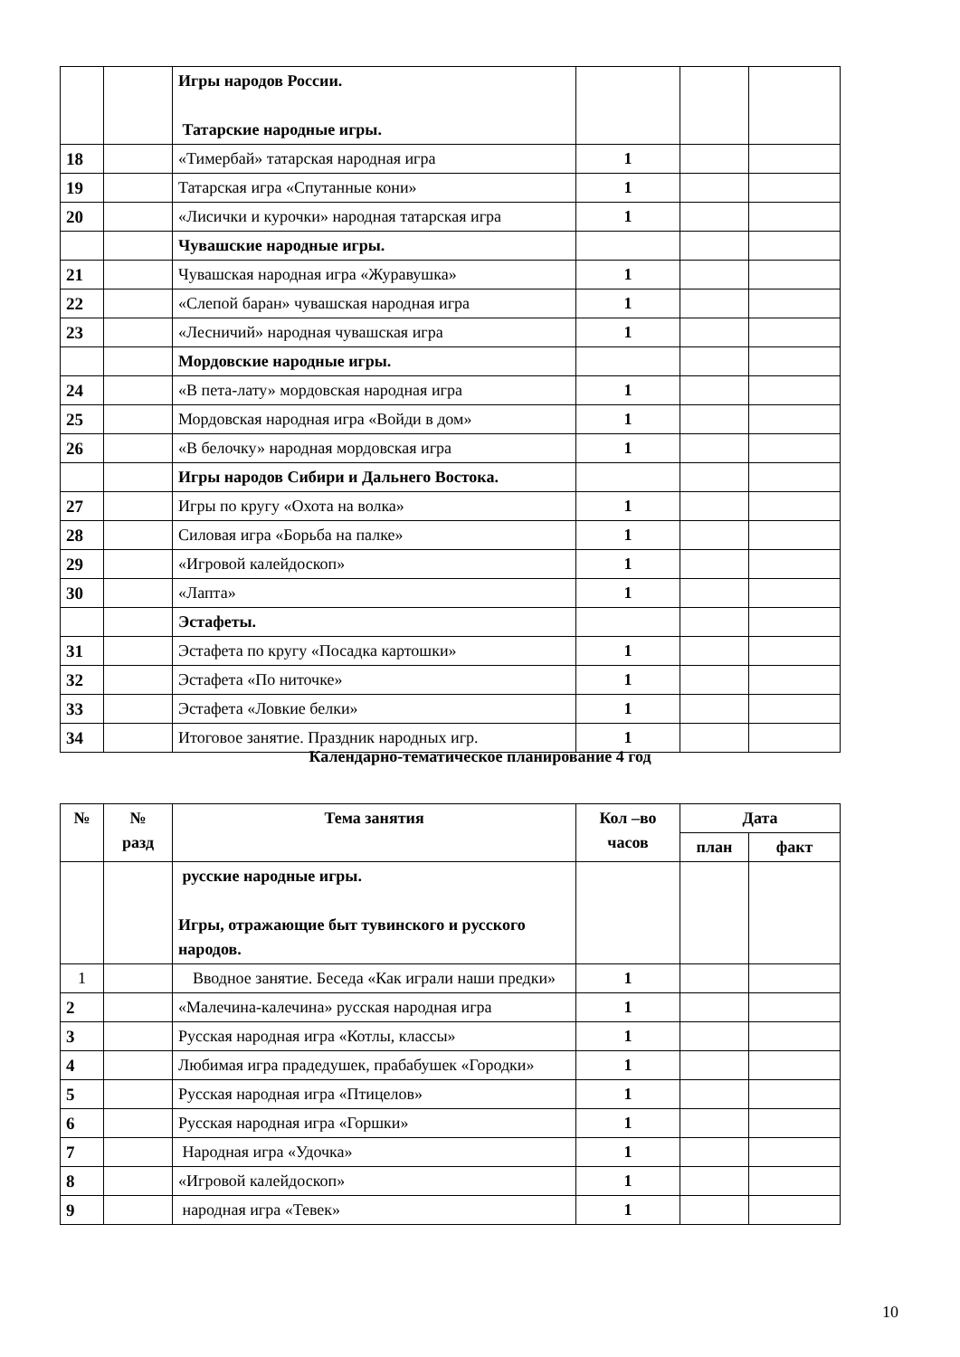| | | Игры народов России. Татарские народные игры. | | | |
| 18 | | «Тимербай» татарская народная игра | 1 | | |
| 19 | | Татарская игра «Спутанные кони» | 1 | | |
| 20 | | «Лисички и курочки» народная татарская игра | 1 | | |
| | | Чувашские народные игры. | | | |
| 21 | | Чувашская народная игра «Журавушка» | 1 | | |
| 22 | | «Слепой баран» чувашская народная игра | 1 | | |
| 23 | | «Лесничий» народная чувашская игра | 1 | | |
| | | Мордовские народные игры. | | | |
| 24 | | «В пета-лату» мордовская народная игра | 1 | | |
| 25 | | Мордовская народная игра «Войди в дом» | 1 | | |
| 26 | | «В белочку» народная мордовская игра | 1 | | |
| | | Игры народов Сибири и Дальнего Востока. | | | |
| 27 | | Игры по кругу «Охота на волка» | 1 | | |
| 28 | | Силовая игра «Борьба на палке» | 1 | | |
| 29 | | «Игровой калейдоскоп» | 1 | | |
| 30 | | «Лапта» | 1 | | |
| | | Эстафеты. | | | |
| 31 | | Эстафета по кругу «Посадка картошки» | 1 | | |
| 32 | | Эстафета «По ниточке» | 1 | | |
| 33 | | Эстафета «Ловкие белки» | 1 | | |
| 34 | | Итоговое занятие. Праздник народных игр. | 1 | | |
Календарно-тематическое планирование 4 год
| № | № разд | Тема занятия | Кол –во часов | Дата | |
| --- | --- | --- | --- | --- | --- |
| | | | | план | факт |
| | | русские народные игры. Игры, отражающие быт тувинского и русского народов. | | | |
| 1 | | Вводное занятие. Беседа «Как играли наши предки» | 1 | | |
| 2 | | «Малечина-калечина» русская народная игра | 1 | | |
| 3 | | Русская народная игра «Котлы, классы» | 1 | | |
| 4 | | Любимая игра прадедушек, прабабушек «Городки» | 1 | | |
| 5 | | Русская народная игра «Птицелов» | 1 | | |
| 6 | | Русская народная игра «Горшки» | 1 | | |
| 7 | | Народная игра «Удочка» | 1 | | |
| 8 | | «Игровой калейдоскоп» | 1 | | |
| 9 | | народная игра «Тевек» | 1 | | |
10